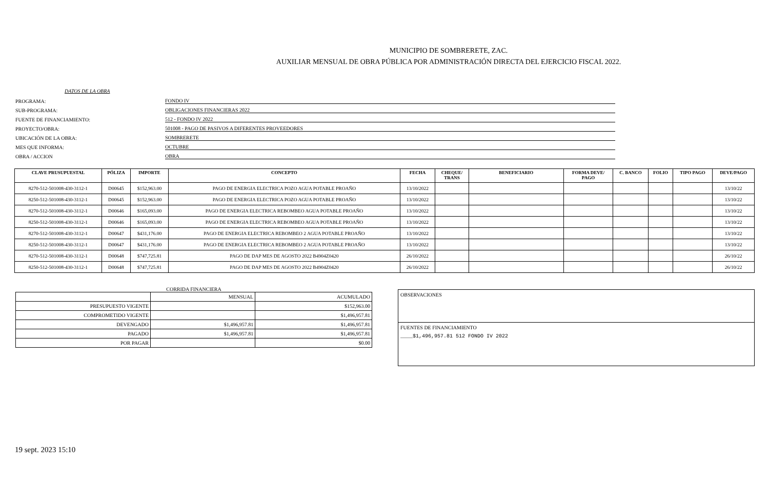MUNICIPIO DE SOMBRERETE, ZAC.
AUXILIAR MENSUAL DE OBRA PÚBLICA POR ADMINISTRACIÓN DIRECTA DEL EJERCICIO FISCAL 2022.
DATOS DE LA OBRA
PROGRAMA: FONDO IV
SUB-PROGRAMA: OBLIGACIONES FINANCIERAS 2022
FUENTE DE FINANCIAMIENTO: 512 - FONDO IV 2022
PROYECTO/OBRA: 501008 - PAGO DE PASIVOS A DIFERENTES PROVEEDORES
UBICACIÓN DE LA OBRA: SOMBRERETE
MES QUE INFORMA: OCTUBRE
OBRA / ACCION OBRA
| CLAVE PRUSUPUESTAL | PÓLIZA | IMPORTE | CONCEPTO | FECHA | CHEQUE/ TRANS | BENEFICIARIO | FORMA DEVE/ PAGO | C. BANCO | FOLIO | TIPO PAGO | DEVE/PAGO |
| --- | --- | --- | --- | --- | --- | --- | --- | --- | --- | --- | --- |
| 8270-512-501008-430-3112-1 | D00645 | $152,963.00 | PAGO DE ENERGIA ELECTRICA POZO AGUA POTABLE PROAÑO | 13/10/2022 | | | | | | | 13/10/22 |
| 8250-512-501008-430-3112-1 | D00645 | $152,963.00 | PAGO DE ENERGIA ELECTRICA POZO AGUA POTABLE PROAÑO | 13/10/2022 | | | | | | | 13/10/22 |
| 8270-512-501008-430-3112-1 | D00646 | $165,093.00 | PAGO DE ENERGIA ELECTRICA REBOMBEO AGUA POTABLE PROAÑO | 13/10/2022 | | | | | | | 13/10/22 |
| 8250-512-501008-430-3112-1 | D00646 | $165,093.00 | PAGO DE ENERGIA ELECTRICA REBOMBEO AGUA POTABLE PROAÑO | 13/10/2022 | | | | | | | 13/10/22 |
| 8270-512-501008-430-3112-1 | D00647 | $431,176.00 | PAGO DE ENERGIA ELECTRICA REBOMBEO 2 AGUA POTABLE PROAÑO | 13/10/2022 | | | | | | | 13/10/22 |
| 8250-512-501008-430-3112-1 | D00647 | $431,176.00 | PAGO DE ENERGIA ELECTRICA REBOMBEO 2 AGUA POTABLE PROAÑO | 13/10/2022 | | | | | | | 13/10/22 |
| 8270-512-501008-430-3112-1 | D00648 | $747,725.81 | PAGO DE DAP MES DE AGOSTO 2022 B4904Z0420 | 26/10/2022 | | | | | | | 26/10/22 |
| 8250-512-501008-430-3112-1 | D00648 | $747,725.81 | PAGO DE DAP MES DE AGOSTO 2022 B4904Z0420 | 26/10/2022 | | | | | | | 26/10/22 |
CORRIDA FINANCIERA
| | MENSUAL | ACUMULADO |
| PRESUPUESTO VIGENTE | | $152,963.00 |
| COMPROMETIDO VIGENTE | | $1,496,957.81 |
| DEVENGADO | $1,496,957.81 | $1,496,957.81 |
| PAGADO | $1,496,957.81 | $1,496,957.81 |
| POR PAGAR | | $0.00 |
OBSERVACIONES
FUENTES DE FINANCIAMIENTO
____$1,496,957.81 512 FONDO IV 2022
19 sept. 2023 15:10